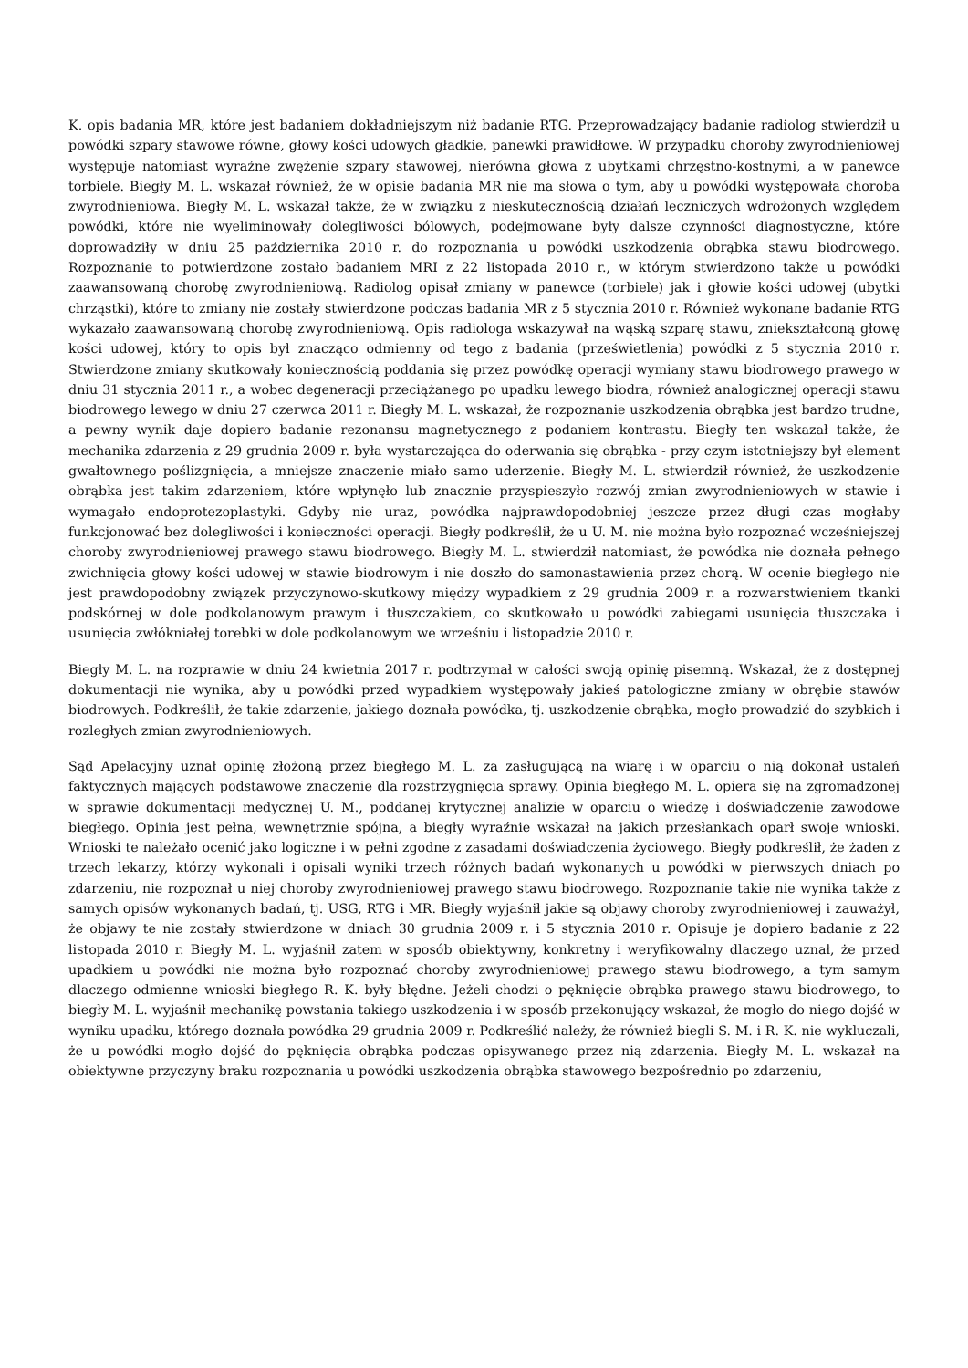K. opis badania MR, które jest badaniem dokładniejszym niż badanie RTG. Przeprowadzający badanie radiolog stwierdził u powódki szpary stawowe równe, głowy kości udowych gładkie, panewki prawidłowe. W przypadku choroby zwyrodnieniowej występuje natomiast wyraźne zwężenie szpary stawowej, nierówna głowa z ubytkami chrzęstno-kostnymi, a w panewce torbiele. Biegły M. L. wskazał również, że w opisie badania MR nie ma słowa o tym, aby u powódki występowała choroba zwyrodnieniowa. Biegły M. L. wskazał także, że w związku z nieskutecznością działań leczniczych wdrożonych względem powódki, które nie wyeliminowały dolegliwości bólowych, podejmowane były dalsze czynności diagnostyczne, które doprowadziły w dniu 25 października 2010 r. do rozpoznania u powódki uszkodzenia obrąbka stawu biodrowego. Rozpoznanie to potwierdzone zostało badaniem MRI z 22 listopada 2010 r., w którym stwierdzono także u powódki zaawansowaną chorobę zwyrodnieniową. Radiolog opisał zmiany w panewce (torbiele) jak i głowie kości udowej (ubytki chrząstki), które to zmiany nie zostały stwierdzone podczas badania MR z 5 stycznia 2010 r. Również wykonane badanie RTG wykazało zaawansowaną chorobę zwyrodnieniową. Opis radiologa wskazywał na wąską szparę stawu, zniekształconą głowę kości udowej, który to opis był znacząco odmienny od tego z badania (prześwietlenia) powódki z 5 stycznia 2010 r. Stwierdzone zmiany skutkowały koniecznością poddania się przez powódkę operacji wymiany stawu biodrowego prawego w dniu 31 stycznia 2011 r., a wobec degeneracji przeciążanego po upadku lewego biodra, również analogicznej operacji stawu biodrowego lewego w dniu 27 czerwca 2011 r. Biegły M. L. wskazał, że rozpoznanie uszkodzenia obrąbka jest bardzo trudne, a pewny wynik daje dopiero badanie rezonansu magnetycznego z podaniem kontrastu. Biegły ten wskazał także, że mechanika zdarzenia z 29 grudnia 2009 r. była wystarczająca do oderwania się obrąbka - przy czym istotniejszy był element gwałtownego poślizgnięcia, a mniejsze znaczenie miało samo uderzenie. Biegły M. L. stwierdził również, że uszkodzenie obrąbka jest takim zdarzeniem, które wpłynęło lub znacznie przyspieszyło rozwój zmian zwyrodnieniowych w stawie i wymagało endoprotezoplastyki. Gdyby nie uraz, powódka najprawdopodobniej jeszcze przez długi czas mogłaby funkcjonować bez dolegliwości i konieczności operacji. Biegły podkreślił, że u U. M. nie można było rozpoznać wcześniejszej choroby zwyrodnieniowej prawego stawu biodrowego. Biegły M. L. stwierdził natomiast, że powódka nie doznała pełnego zwichnięcia głowy kości udowej w stawie biodrowym i nie doszło do samonastawienia przez chorą. W ocenie biegłego nie jest prawdopodobny związek przyczynowo-skutkowy między wypadkiem z 29 grudnia 2009 r. a rozwarstwieniem tkanki podskórnej w dole podkolanowym prawym i tłuszczakiem, co skutkowało u powódki zabiegami usunięcia tłuszczaka i usunięcia zwłókniałej torebki w dole podkolanowym we wrześniu i listopadzie 2010 r.
Biegły M. L. na rozprawie w dniu 24 kwietnia 2017 r. podtrzymał w całości swoją opinię pisemną. Wskazał, że z dostępnej dokumentacji nie wynika, aby u powódki przed wypadkiem występowały jakieś patologiczne zmiany w obrębie stawów biodrowych. Podkreślił, że takie zdarzenie, jakiego doznała powódka, tj. uszkodzenie obrąbka, mogło prowadzić do szybkich i rozległych zmian zwyrodnieniowych.
Sąd Apelacyjny uznał opinię złożoną przez biegłego M. L. za zasługującą na wiarę i w oparciu o nią dokonał ustaleń faktycznych mających podstawowe znaczenie dla rozstrzygnięcia sprawy. Opinia biegłego M. L. opiera się na zgromadzonej w sprawie dokumentacji medycznej U. M., poddanej krytycznej analizie w oparciu o wiedzę i doświadczenie zawodowe biegłego. Opinia jest pełna, wewnętrznie spójna, a biegły wyraźnie wskazał na jakich przesłankach oparł swoje wnioski. Wnioski te należało ocenić jako logiczne i w pełni zgodne z zasadami doświadczenia życiowego. Biegły podkreślił, że żaden z trzech lekarzy, którzy wykonali i opisali wyniki trzech różnych badań wykonanych u powódki w pierwszych dniach po zdarzeniu, nie rozpoznał u niej choroby zwyrodnieniowej prawego stawu biodrowego. Rozpoznanie takie nie wynika także z samych opisów wykonanych badań, tj. USG, RTG i MR. Biegły wyjaśnił jakie są objawy choroby zwyrodnieniowej i zauważył, że objawy te nie zostały stwierdzone w dniach 30 grudnia 2009 r. i 5 stycznia 2010 r. Opisuje je dopiero badanie z 22 listopada 2010 r. Biegły M. L. wyjaśnił zatem w sposób obiektywny, konkretny i weryfikowalny dlaczego uznał, że przed upadkiem u powódki nie można było rozpoznać choroby zwyrodnieniowej prawego stawu biodrowego, a tym samym dlaczego odmienne wnioski biegłego R. K. były błędne. Jeżeli chodzi o pęknięcie obrąbka prawego stawu biodrowego, to biegły M. L. wyjaśnił mechanikę powstania takiego uszkodzenia i w sposób przekonujący wskazał, że mogło do niego dojść w wyniku upadku, którego doznała powódka 29 grudnia 2009 r. Podkreślić należy, że również biegli S. M. i R. K. nie wykluczali, że u powódki mogło dojść do pęknięcia obrąbka podczas opisywanego przez nią zdarzenia. Biegły M. L. wskazał na obiektywne przyczyny braku rozpoznania u powódki uszkodzenia obrąbka stawowego bezpośrednio po zdarzeniu,